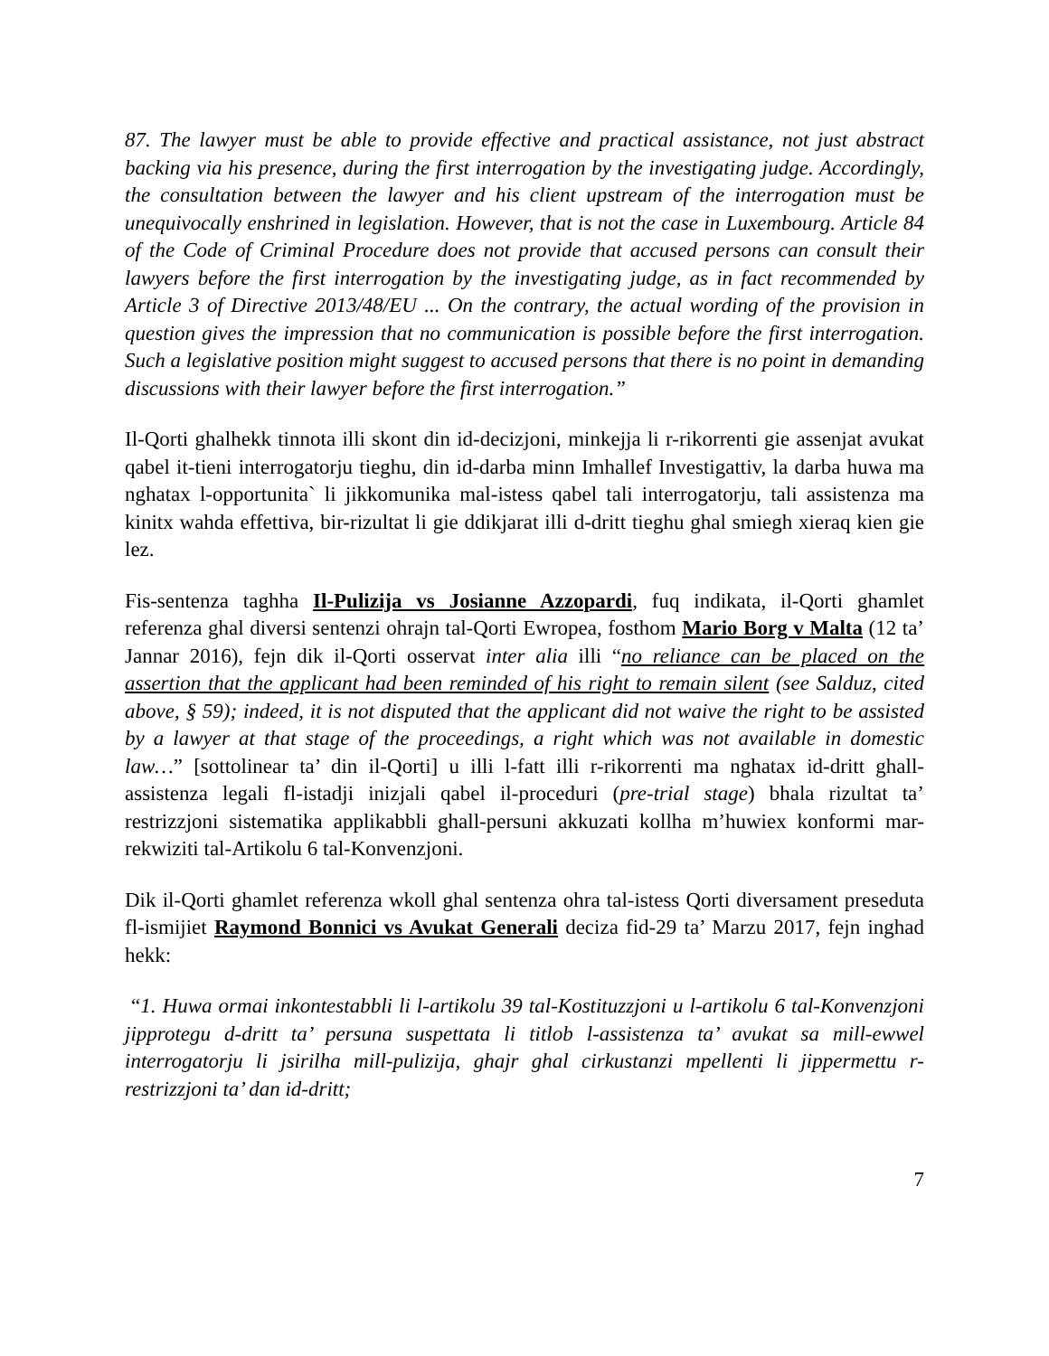87. The lawyer must be able to provide effective and practical assistance, not just abstract backing via his presence, during the first interrogation by the investigating judge. Accordingly, the consultation between the lawyer and his client upstream of the interrogation must be unequivocally enshrined in legislation. However, that is not the case in Luxembourg. Article 84 of the Code of Criminal Procedure does not provide that accused persons can consult their lawyers before the first interrogation by the investigating judge, as in fact recommended by Article 3 of Directive 2013/48/EU ... On the contrary, the actual wording of the provision in question gives the impression that no communication is possible before the first interrogation. Such a legislative position might suggest to accused persons that there is no point in demanding discussions with their lawyer before the first interrogation.”
Il-Qorti ghalhekk tinnota illi skont din id-decizjoni, minkejja li r-rikorrenti gie assenjat avukat qabel it-tieni interrogatorju tieghu, din id-darba minn Imhallef Investigattiv, la darba huwa ma nghatax l-opportunita` li jikkomunika mal-istess qabel tali interrogatorju, tali assistenza ma kinitx wahda effettiva, bir-rizultat li gie ddikjarat illi d-dritt tieghu ghal smiegh xieraq kien gie lez.
Fis-sentenza taghha Il-Pulizija vs Josianne Azzopardi, fuq indikata, il-Qorti ghamlet referenza ghal diversi sentenzi ohrajn tal-Qorti Ewropea, fosthom Mario Borg v Malta (12 ta’ Jannar 2016), fejn dik il-Qorti osservat inter alia illi “no reliance can be placed on the assertion that the applicant had been reminded of his right to remain silent (see Salduz, cited above, § 59); indeed, it is not disputed that the applicant did not waive the right to be assisted by a lawyer at that stage of the proceedings, a right which was not available in domestic law…” [sottolinear ta’ din il-Qorti] u illi l-fatt illi r-rikorrenti ma nghatax id-dritt ghall-assistenza legali fl-istadji inizjali qabel il-proceduri (pre-trial stage) bhala rizultat ta’ restrizzjoni sistematika applikabbli ghall-persuni akkuzati kollha m’huwiex konformi mar-rekwiziti tal-Artikolu 6 tal-Konvenzjoni.
Dik il-Qorti ghamlet referenza wkoll ghal sentenza ohra tal-istess Qorti diversament preseduta fl-ismijiet Raymond Bonnici vs Avukat Generali deciza fid-29 ta’ Marzu 2017, fejn inghad hekk:
“1. Huwa ormai inkontestabbli li l-artikolu 39 tal-Kostituzzjoni u l-artikolu 6 tal-Konvenzjoni jipprotegu d-dritt ta’ persuna suspettata li titlob l-assistenza ta’ avukat sa mill-ewwel interrogatorju li jsirilha mill-pulizija, ghajr ghal cirkustanzi mpellenti li jippermettu r-restrizzjoni ta’ dan id-dritt;
7